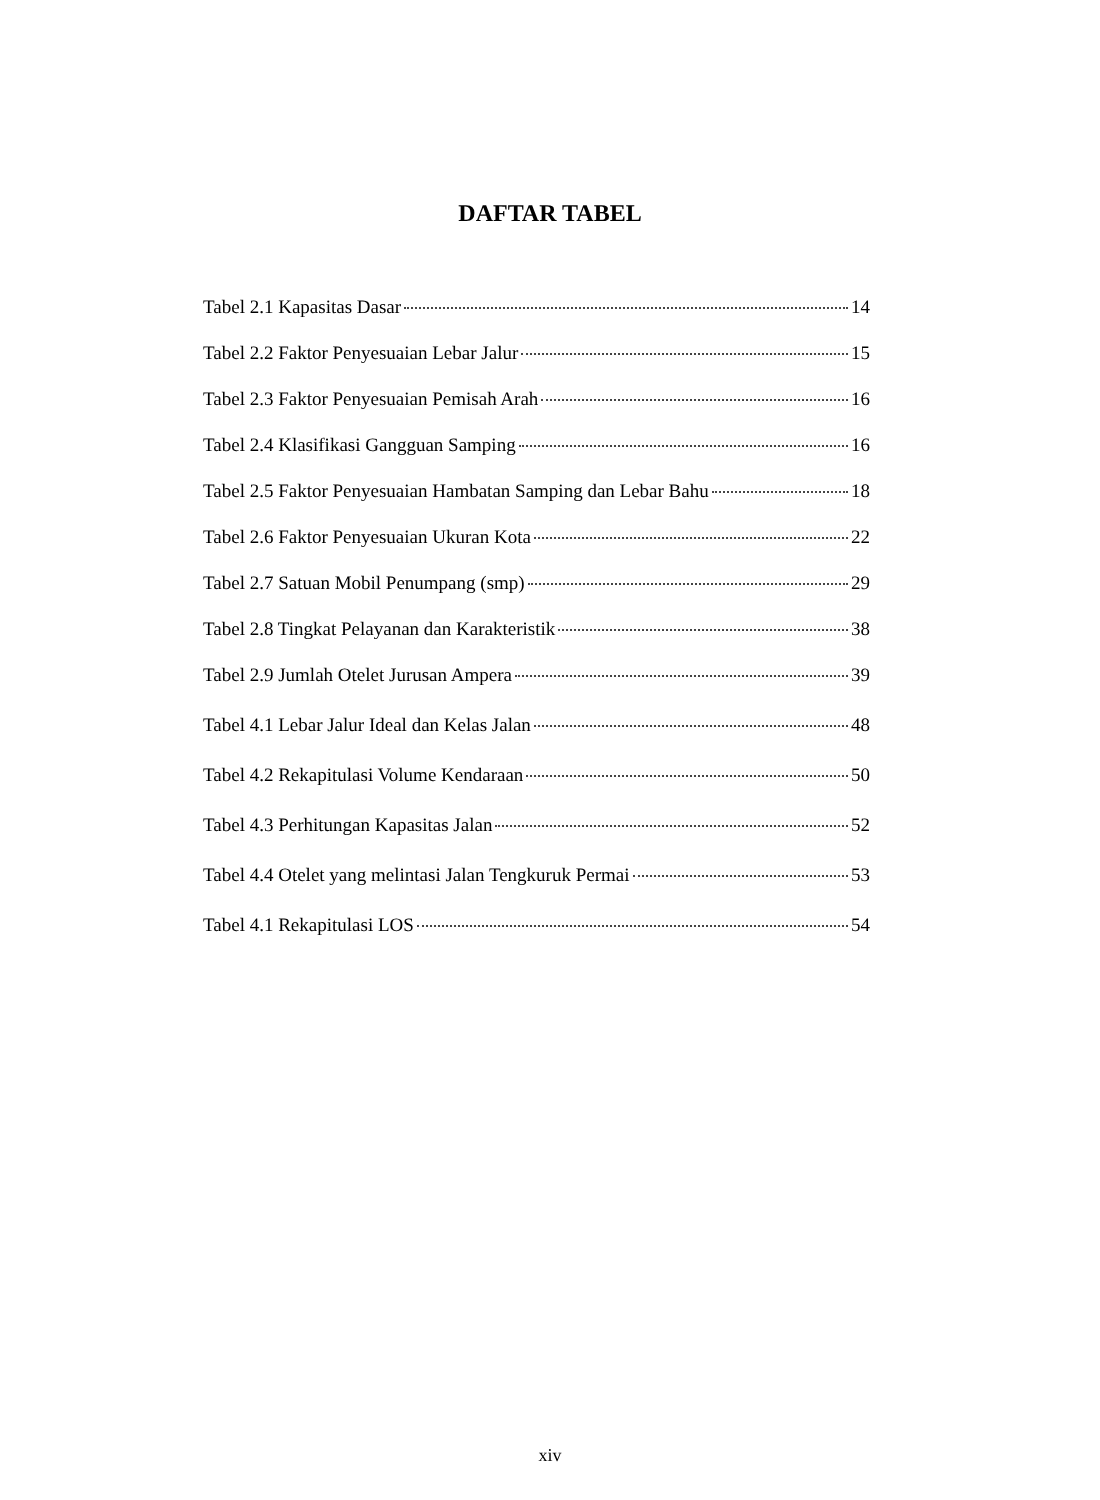DAFTAR TABEL
Tabel 2.1 Kapasitas Dasar 14
Tabel 2.2 Faktor Penyesuaian Lebar Jalur 15
Tabel 2.3 Faktor Penyesuaian Pemisah Arah 16
Tabel 2.4 Klasifikasi Gangguan Samping 16
Tabel 2.5 Faktor Penyesuaian Hambatan Samping dan Lebar Bahu 18
Tabel 2.6 Faktor Penyesuaian Ukuran Kota 22
Tabel 2.7 Satuan Mobil Penumpang (smp) 29
Tabel 2.8 Tingkat Pelayanan dan Karakteristik 38
Tabel 2.9 Jumlah Otelet Jurusan Ampera 39
Tabel 4.1 Lebar Jalur Ideal dan Kelas Jalan 48
Tabel 4.2 Rekapitulasi Volume Kendaraan 50
Tabel 4.3 Perhitungan Kapasitas Jalan 52
Tabel 4.4 Otelet yang melintasi Jalan Tengkuruk Permai 53
Tabel 4.1 Rekapitulasi LOS 54
xiv